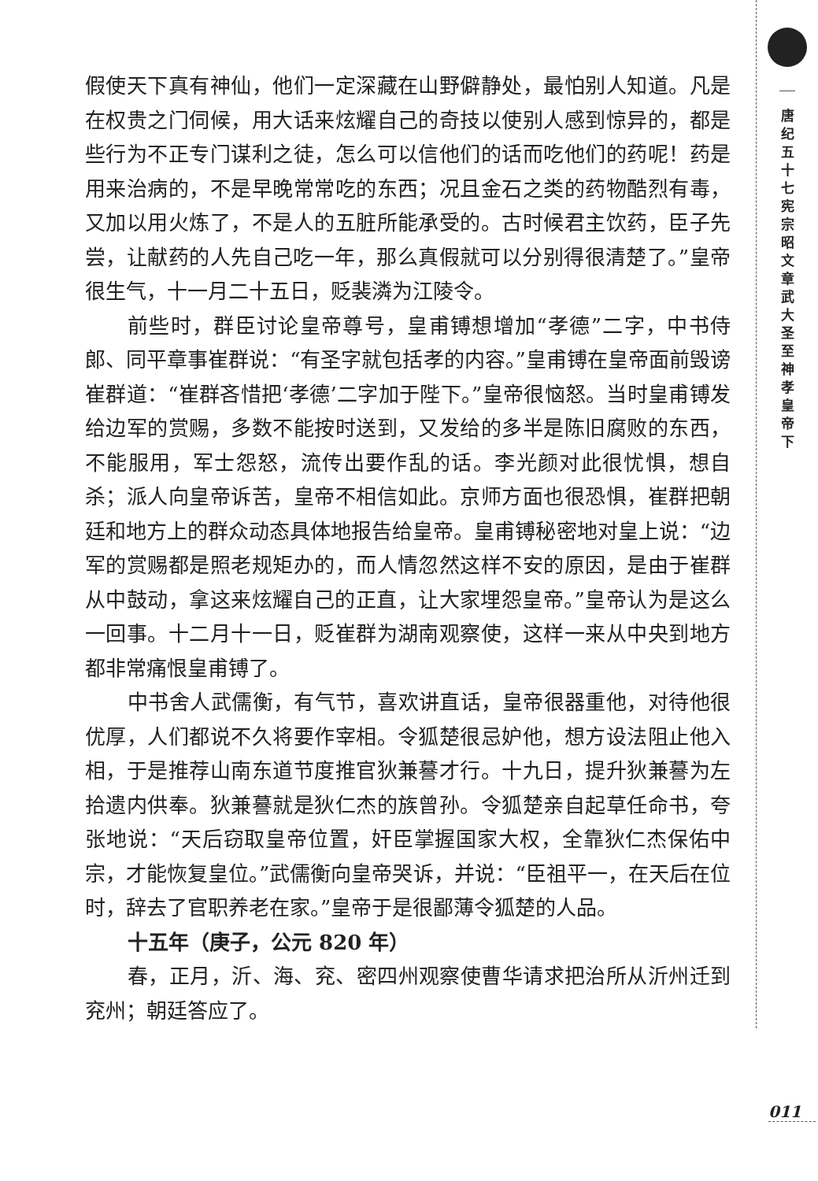假使天下真有神仙，他们一定深藏在山野僻静处，最怕别人知道。凡是在权贵之门伺候，用大话来炫耀自己的奇技以使别人感到惊异的，都是些行为不正专门谋利之徒，怎么可以信他们的话而吃他们的药呢！药是用来治病的，不是早晚常常吃的东西；况且金石之类的药物酷烈有毒，又加以用火炼了，不是人的五脏所能承受的。古时候君主饮药，臣子先尝，让献药的人先自己吃一年，那么真假就可以分别得很清楚了。”皇帝很生气，十一月二十五日，贬裴潾为江陵令。
前些时，群臣讨论皇帝尊号，皇甫镈想增加“孝德”二字，中书侍郎、同平章事崔群说：“有圣字就包括孝的内容。”皇甫镈在皇帝面前毁谤崔群道：“崔群吝惜把‘孝德’二字加于陛下。”皇帝很恼怒。当时皇甫镈发给边军的赏赐，多数不能按时送到，又发给的多半是陈旧腐败的东西，不能服用，军士怨怒，流传出要作乱的话。李光颜对此很忧惧，想自杀；派人向皇帝诉苦，皇帝不相信如此。京师方面也很恐惧，崔群把朝廷和地方上的群众动态具体地报告给皇帝。皇甫镈秘密地对皇上说：“边军的赏赐都是照老规矩办的，而人情忽然这样不安的原因，是由于崔群从中鼓动，拿这来炫耀自己的正直，让大家埋怨皇帝。”皇帝认为是这么一回事。十二月十一日，贬崔群为湖南观察使，这样一来从中央到地方都非常痛恨皇甫镈了。
中书舍人武儒衡，有气节，喜欢讲直话，皇帝很器重他，对待他很优厚，人们都说不久将要作宰相。令狐楚很忌妒他，想方设法阻止他入相，于是推荐山南东道节度推官狄兼謩才行。十九日，提升狄兼謩为左拾遗内供奉。狄兼謩就是狄仁杰的族曾孙。令狐楚亲自起草任命书，夸张地说：“天后窃取皇帝位置，奸臣掌握国家大权，全靠狄仁杰保佑中宗，才能恢复皇位。”武儒衡向皇帝哭诉，并说：“臣祖平一，在天后在位时，辞去了官职养老在家。”皇帝于是很鄙薄令狐楚的人品。
十五年（庚子，公元 820 年）
春，正月，沂、海、兖、密四州观察使曹华请求把治所从沂州迁到兖州；朝廷答应了。
唐纪五十七 宪宗昭文章武大圣至神孝皇帝下
011